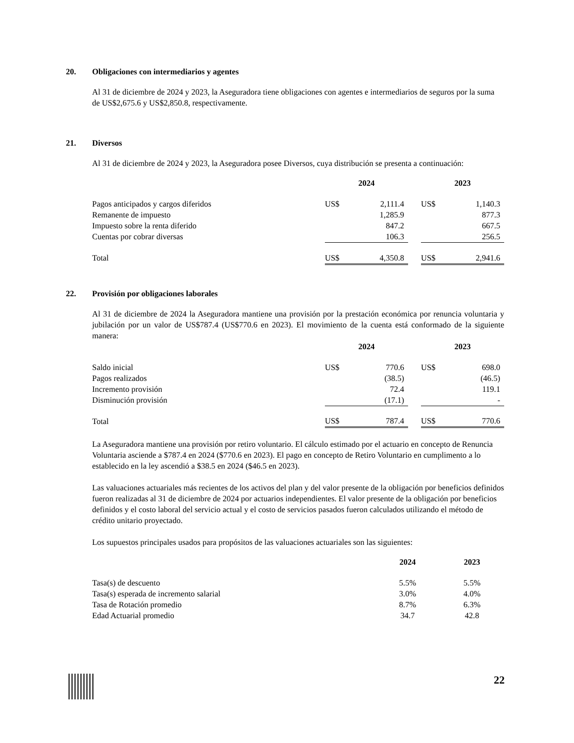20. Obligaciones con intermediarios y agentes
Al 31 de diciembre de 2024 y 2023, la Aseguradora tiene obligaciones con agentes e intermediarios de seguros por la suma de US$2,675.6 y US$2,850.8, respectivamente.
21. Diversos
Al 31 de diciembre de 2024 y 2023, la Aseguradora posee Diversos, cuya distribución se presenta a continuación:
| | 2024 | | | 2023 | |
| --- | --- | --- | --- | --- | --- |
| Pagos anticipados y cargos diferidos | US$ | 2,111.4 | | US$ | 1,140.3 |
| Remanente de impuesto | | 1,285.9 | | | 877.3 |
| Impuesto sobre la renta diferido | | 847.2 | | | 667.5 |
| Cuentas por cobrar diversas | | 106.3 | | | 256.5 |
| Total | US$ | 4,350.8 | | US$ | 2,941.6 |
22. Provisión por obligaciones laborales
Al 31 de diciembre de 2024 la Aseguradora mantiene una provisión por la prestación económica por renuncia voluntaria y jubilación por un valor de US$787.4 (US$770.6 en 2023). El movimiento de la cuenta está conformado de la siguiente manera:
| | 2024 | | | 2023 | |
| --- | --- | --- | --- | --- | --- |
| Saldo inicial | US$ | 770.6 | | US$ | 698.0 |
| Pagos realizados | | (38.5) | | | (46.5) |
| Incremento provisión | | 72.4 | | | 119.1 |
| Disminución provisión | | (17.1) | | | - |
| Total | US$ | 787.4 | | US$ | 770.6 |
La Aseguradora mantiene una provisión por retiro voluntario. El cálculo estimado por el actuario en concepto de Renuncia Voluntaria asciende a $787.4 en 2024 ($770.6 en 2023). El pago en concepto de Retiro Voluntario en cumplimento a lo establecido en la ley ascendió a $38.5 en 2024 ($46.5 en 2023).
Las valuaciones actuariales más recientes de los activos del plan y del valor presente de la obligación por beneficios definidos fueron realizadas al 31 de diciembre de 2024 por actuarios independientes. El valor presente de la obligación por beneficios definidos y el costo laboral del servicio actual y el costo de servicios pasados fueron calculados utilizando el método de crédito unitario proyectado.
Los supuestos principales usados para propósitos de las valuaciones actuariales son las siguientes:
| | 2024 | 2023 |
| --- | --- | --- |
| Tasa(s) de descuento | 5.5% | 5.5% |
| Tasa(s) esperada de incremento salarial | 3.0% | 4.0% |
| Tasa de Rotación promedio | 8.7% | 6.3% |
| Edad Actuarial promedio | 34.7 | 42.8 |
22